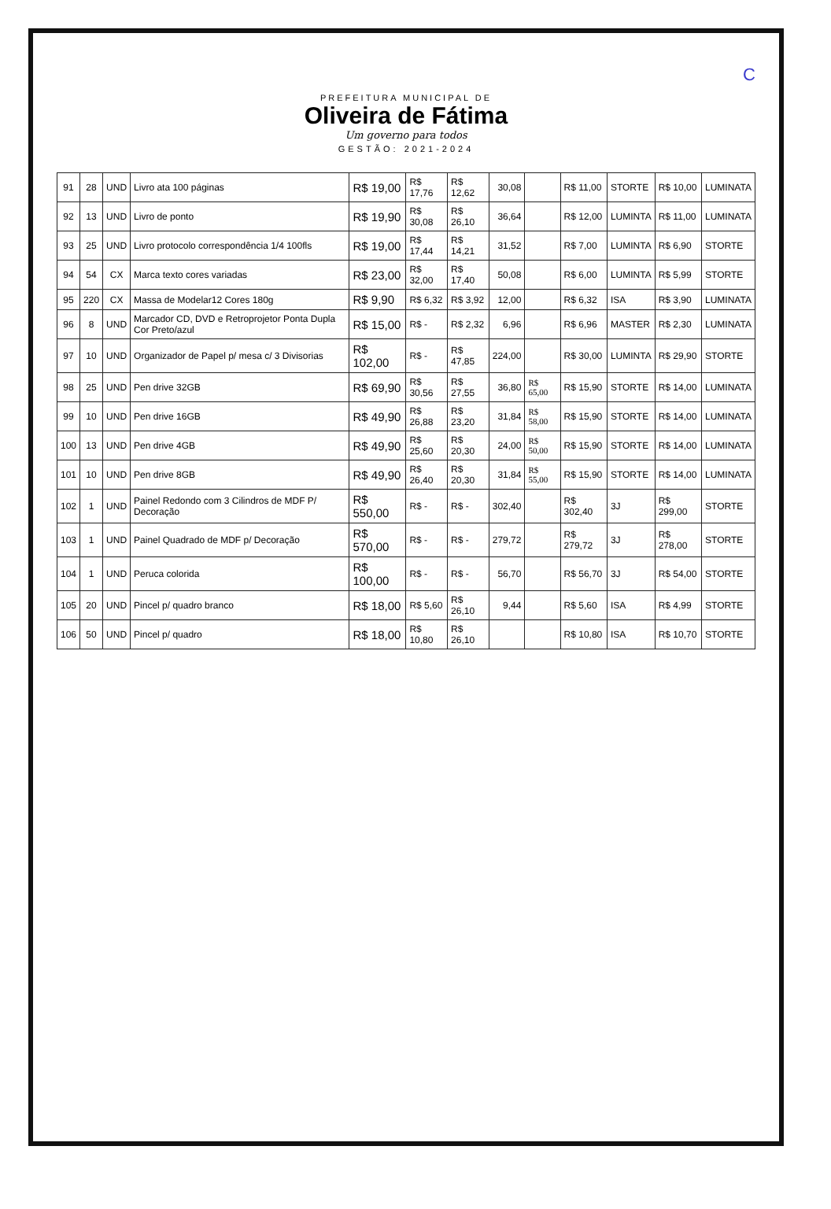C
PREFEITURA MUNICIPAL DE
Oliveira de Fátima
Um governo para todos
GESTÃO: 2021-2024
| 91 | 28 | UND | Livro ata 100 páginas | R$ 19,00 | R$ 17,76 | R$ 12,62 | 30,08 | | R$ 11,00 | STORTE | R$ 10,00 | LUMINATA |
| 92 | 13 | UND | Livro de ponto | R$ 19,90 | R$ 30,08 | R$ 26,10 | 36,64 | | R$ 12,00 | LUMINTA | R$ 11,00 | LUMINATA |
| 93 | 25 | UND | Livro protocolo correspondência 1/4 100fls | R$ 19,00 | R$ 17,44 | R$ 14,21 | 31,52 | | R$ 7,00 | LUMINTA | R$ 6,90 | STORTE |
| 94 | 54 | CX | Marca texto cores variadas | R$ 23,00 | R$ 32,00 | R$ 17,40 | 50,08 | | R$ 6,00 | LUMINTA | R$ 5,99 | STORTE |
| 95 | 220 | CX | Massa de Modelar12 Cores 180g | R$ 9,90 | R$ 6,32 | R$ 3,92 | 12,00 | | R$ 6,32 | ISA | R$ 3,90 | LUMINATA |
| 96 | 8 | UND | Marcador CD, DVD e Retroprojetor Ponta Dupla Cor Preto/azul | R$ 15,00 | R$ - | R$ 2,32 | 6,96 | | R$ 6,96 | MASTER | R$ 2,30 | LUMINATA |
| 97 | 10 | UND | Organizador de Papel p/ mesa c/ 3 Divisorias | R$ 102,00 | R$ - | R$ 47,85 | 224,00 | | R$ 30,00 | LUMINTA | R$ 29,90 | STORTE |
| 98 | 25 | UND | Pen drive 32GB | R$ 69,90 | R$ 30,56 | R$ 27,55 | 36,80 | R$ 65,00 | R$ 15,90 | STORTE | R$ 14,00 | LUMINATA |
| 99 | 10 | UND | Pen drive 16GB | R$ 49,90 | R$ 26,88 | R$ 23,20 | 31,84 | R$ 58,00 | R$ 15,90 | STORTE | R$ 14,00 | LUMINATA |
| 100 | 13 | UND | Pen drive 4GB | R$ 49,90 | R$ 25,60 | R$ 20,30 | 24,00 | R$ 50,00 | R$ 15,90 | STORTE | R$ 14,00 | LUMINATA |
| 101 | 10 | UND | Pen drive 8GB | R$ 49,90 | R$ 26,40 | R$ 20,30 | 31,84 | R$ 55,00 | R$ 15,90 | STORTE | R$ 14,00 | LUMINATA |
| 102 | 1 | UND | Painel Redondo com 3 Cilindros de MDF P/ Decoração | R$ 550,00 | R$ - | R$ - | 302,40 | | R$ 302,40 | 3J | R$ 299,00 | STORTE |
| 103 | 1 | UND | Painel Quadrado de MDF p/ Decoração | R$ 570,00 | R$ - | R$ - | 279,72 | | R$ 279,72 | 3J | R$ 278,00 | STORTE |
| 104 | 1 | UND | Peruca colorida | R$ 100,00 | R$ - | R$ - | 56,70 | | R$ 56,70 | 3J | R$ 54,00 | STORTE |
| 105 | 20 | UND | Pincel p/ quadro branco | R$ 18,00 | R$ 5,60 | R$ 26,10 | 9,44 | | R$ 5,60 | ISA | R$ 4,99 | STORTE |
| 106 | 50 | UND | Pincel p/ quadro | R$ 18,00 | R$ 10,80 | R$ 26,10 | | | R$ 10,80 | ISA | R$ 10,70 | STORTE |